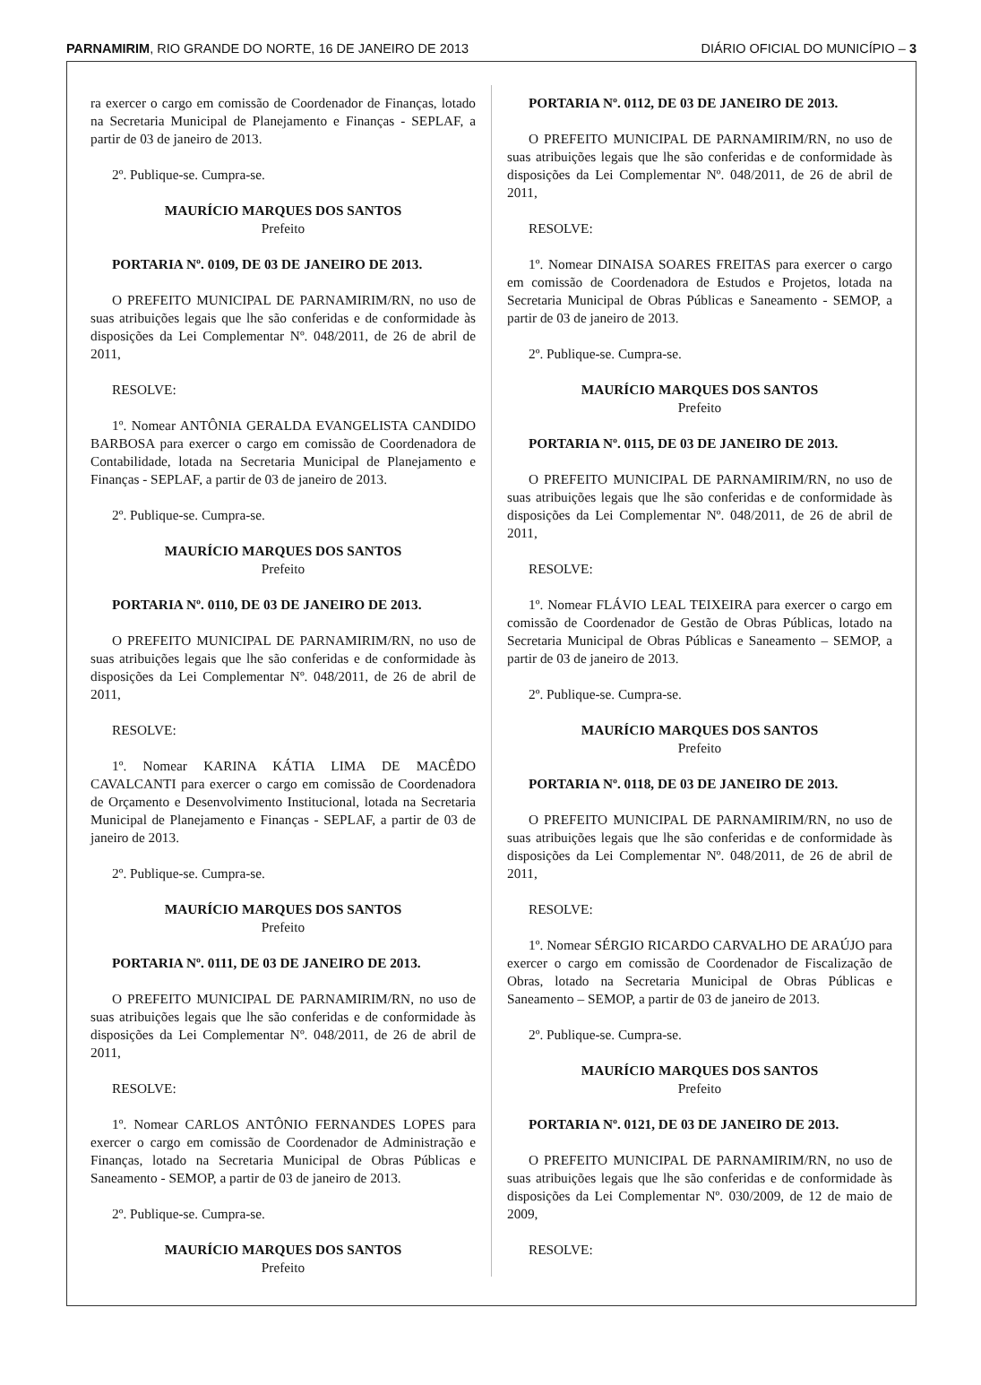PARNAMIRIM, RIO GRANDE DO NORTE, 16 DE JANEIRO DE 2013 DIÁRIO OFICIAL DO MUNICÍPIO – 3
ra exercer o cargo em comissão de Coordenador de Finanças, lotado na Secretaria Municipal de Planejamento e Finanças - SEPLAF, a partir de 03 de janeiro de 2013.
2º. Publique-se. Cumpra-se.
MAURÍCIO MARQUES DOS SANTOS
Prefeito
PORTARIA Nº. 0109, DE 03 DE JANEIRO DE 2013.
O PREFEITO MUNICIPAL DE PARNAMIRIM/RN, no uso de suas atribuições legais que lhe são conferidas e de conformidade às disposições da Lei Complementar Nº. 048/2011, de 26 de abril de 2011,
RESOLVE:
1º. Nomear ANTÔNIA GERALDA EVANGELISTA CANDIDO BARBOSA para exercer o cargo em comissão de Coordenadora de Contabilidade, lotada na Secretaria Municipal de Planejamento e Finanças - SEPLAF, a partir de 03 de janeiro de 2013.
2º. Publique-se. Cumpra-se.
MAURÍCIO MARQUES DOS SANTOS
Prefeito
PORTARIA Nº. 0110, DE 03 DE JANEIRO DE 2013.
O PREFEITO MUNICIPAL DE PARNAMIRIM/RN, no uso de suas atribuições legais que lhe são conferidas e de conformidade às disposições da Lei Complementar Nº. 048/2011, de 26 de abril de 2011,
RESOLVE:
1º. Nomear KARINA KÁTIA LIMA DE MACÊDO CAVALCANTI para exercer o cargo em comissão de Coordenadora de Orçamento e Desenvolvimento Institucional, lotada na Secretaria Municipal de Planejamento e Finanças - SEPLAF, a partir de 03 de janeiro de 2013.
2º. Publique-se. Cumpra-se.
MAURÍCIO MARQUES DOS SANTOS
Prefeito
PORTARIA Nº. 0111, DE 03 DE JANEIRO DE 2013.
O PREFEITO MUNICIPAL DE PARNAMIRIM/RN, no uso de suas atribuições legais que lhe são conferidas e de conformidade às disposições da Lei Complementar Nº. 048/2011, de 26 de abril de 2011,
RESOLVE:
1º. Nomear CARLOS ANTÔNIO FERNANDES LOPES para exercer o cargo em comissão de Coordenador de Administração e Finanças, lotado na Secretaria Municipal de Obras Públicas e Saneamento - SEMOP, a partir de 03 de janeiro de 2013.
2º. Publique-se. Cumpra-se.
MAURÍCIO MARQUES DOS SANTOS
Prefeito
PORTARIA Nº. 0112, DE 03 DE JANEIRO DE 2013.
O PREFEITO MUNICIPAL DE PARNAMIRIM/RN, no uso de suas atribuições legais que lhe são conferidas e de conformidade às disposições da Lei Complementar Nº. 048/2011, de 26 de abril de 2011,
RESOLVE:
1º. Nomear DINAISA SOARES FREITAS para exercer o cargo em comissão de Coordenadora de Estudos e Projetos, lotada na Secretaria Municipal de Obras Públicas e Saneamento - SEMOP, a partir de 03 de janeiro de 2013.
2º. Publique-se. Cumpra-se.
MAURÍCIO MARQUES DOS SANTOS
Prefeito
PORTARIA Nº. 0115, DE 03 DE JANEIRO DE 2013.
O PREFEITO MUNICIPAL DE PARNAMIRIM/RN, no uso de suas atribuições legais que lhe são conferidas e de conformidade às disposições da Lei Complementar Nº. 048/2011, de 26 de abril de 2011,
RESOLVE:
1º. Nomear FLÁVIO LEAL TEIXEIRA para exercer o cargo em comissão de Coordenador de Gestão de Obras Públicas, lotado na Secretaria Municipal de Obras Públicas e Saneamento – SEMOP, a partir de 03 de janeiro de 2013.
2º. Publique-se. Cumpra-se.
MAURÍCIO MARQUES DOS SANTOS
Prefeito
PORTARIA Nº. 0118, DE 03 DE JANEIRO DE 2013.
O PREFEITO MUNICIPAL DE PARNAMIRIM/RN, no uso de suas atribuições legais que lhe são conferidas e de conformidade às disposições da Lei Complementar Nº. 048/2011, de 26 de abril de 2011,
RESOLVE:
1º. Nomear SÉRGIO RICARDO CARVALHO DE ARAÚJO para exercer o cargo em comissão de Coordenador de Fiscalização de Obras, lotado na Secretaria Municipal de Obras Públicas e Saneamento – SEMOP, a partir de 03 de janeiro de 2013.
2º. Publique-se. Cumpra-se.
MAURÍCIO MARQUES DOS SANTOS
Prefeito
PORTARIA Nº. 0121, DE 03 DE JANEIRO DE 2013.
O PREFEITO MUNICIPAL DE PARNAMIRIM/RN, no uso de suas atribuições legais que lhe são conferidas e de conformidade às disposições da Lei Complementar Nº. 030/2009, de 12 de maio de 2009,
RESOLVE: